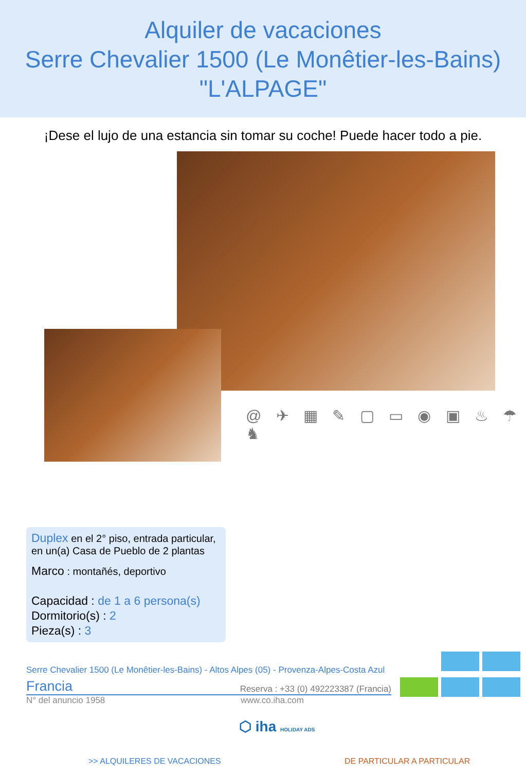Alquiler de vacaciones
Serre Chevalier 1500 (Le Monêtier-les-Bains)
"L'ALPAGE"
¡Dese el lujo de una estancia sin tomar su coche! Puede hacer todo a pie.
@ ✈ ▦ ✎ ▢ ▭ ◉ ▣ ♨ ☂ ♞
Duplex en el 2° piso, entrada particular, en un(a) Casa de Pueblo de 2 plantas
Marco : montañés, deportivo
Capacidad : de 1 a 6 persona(s)
Dormitorio(s) : 2
Pieza(s) : 3
Serre Chevalier 1500 (Le Monêtier-les-Bains) - Altos Alpes (05) - Provenza-Alpes-Costa Azul
Francia Reserva : +33 (0) 492223387 (Francia)
N° del anuncio 1958 www.co.iha.com
⬡ iha HOLIDAY ADS
>> ALQUILERES DE VACACIONES DE PARTICULAR A PARTICULAR